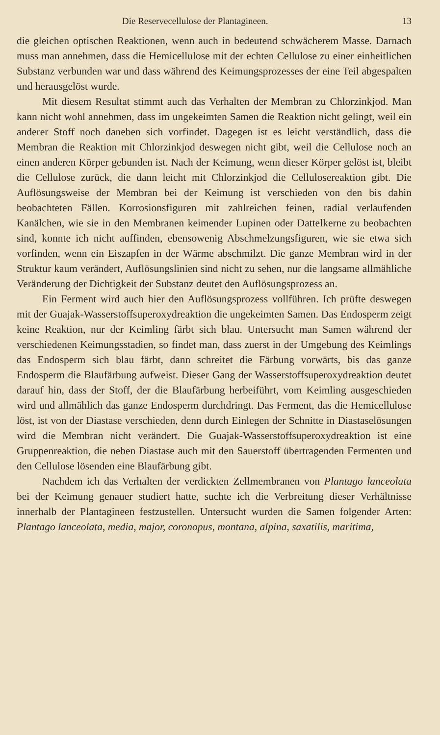Die Reservecellulose der Plantagineen. 13
die gleichen optischen Reaktionen, wenn auch in bedeutend schwächerem Masse. Darnach muss man annehmen, dass die Hemicellulose mit der echten Cellulose zu einer einheitlichen Substanz verbunden war und dass während des Keimungsprozesses der eine Teil abgespalten und herausgelöst wurde.
Mit diesem Resultat stimmt auch das Verhalten der Membran zu Chlorzinkjod. Man kann nicht wohl annehmen, dass im ungekeimten Samen die Reaktion nicht gelingt, weil ein anderer Stoff noch daneben sich vorfindet. Dagegen ist es leicht verständlich, dass die Membran die Reaktion mit Chlorzinkjod deswegen nicht gibt, weil die Cellulose noch an einen anderen Körper gebunden ist. Nach der Keimung, wenn dieser Körper gelöst ist, bleibt die Cellulose zurück, die dann leicht mit Chlorzinkjod die Cellulosereaktion gibt. Die Auflösungsweise der Membran bei der Keimung ist verschieden von den bis dahin beobachteten Fällen. Korrosionsfiguren mit zahlreichen feinen, radial verlaufenden Kanälchen, wie sie in den Membranen keimender Lupinen oder Dattelkerne zu beobachten sind, konnte ich nicht auffinden, ebensowenig Abschmelzungsfiguren, wie sie etwa sich vorfinden, wenn ein Eiszapfen in der Wärme abschmilzt. Die ganze Membran wird in der Struktur kaum verändert, Auflösungslinien sind nicht zu sehen, nur die langsame allmähliche Veränderung der Dichtigkeit der Substanz deutet den Auflösungsprozess an.
Ein Ferment wird auch hier den Auflösungsprozess vollführen. Ich prüfte deswegen mit der Guajak-Wasserstoffsuperoxydreaktion die ungekeimten Samen. Das Endosperm zeigt keine Reaktion, nur der Keimling färbt sich blau. Untersucht man Samen während der verschiedenen Keimungsstadien, so findet man, dass zuerst in der Umgebung des Keimlings das Endosperm sich blau färbt, dann schreitet die Färbung vorwärts, bis das ganze Endosperm die Blaufärbung aufweist. Dieser Gang der Wasserstoffsuperoxydreaktion deutet darauf hin, dass der Stoff, der die Blaufärbung herbeiführt, vom Keimling ausgeschieden wird und allmählich das ganze Endosperm durchdringt. Das Ferment, das die Hemicellulose löst, ist von der Diastase verschieden, denn durch Einlegen der Schnitte in Diastaselösungen wird die Membran nicht verändert. Die Guajak-Wasserstoffsuperoxydreaktion ist eine Gruppenreaktion, die neben Diastase auch mit den Sauerstoff übertragenden Fermenten und den Cellulose lösenden eine Blaufärbung gibt.
Nachdem ich das Verhalten der verdickten Zellmembranen von Plantago lanceolata bei der Keimung genauer studiert hatte, suchte ich die Verbreitung dieser Verhältnisse innerhalb der Plantagineen festzustellen. Untersucht wurden die Samen folgender Arten: Plantago lanceolata, media, major, coronopus, montana, alpina, saxatilis, maritima,